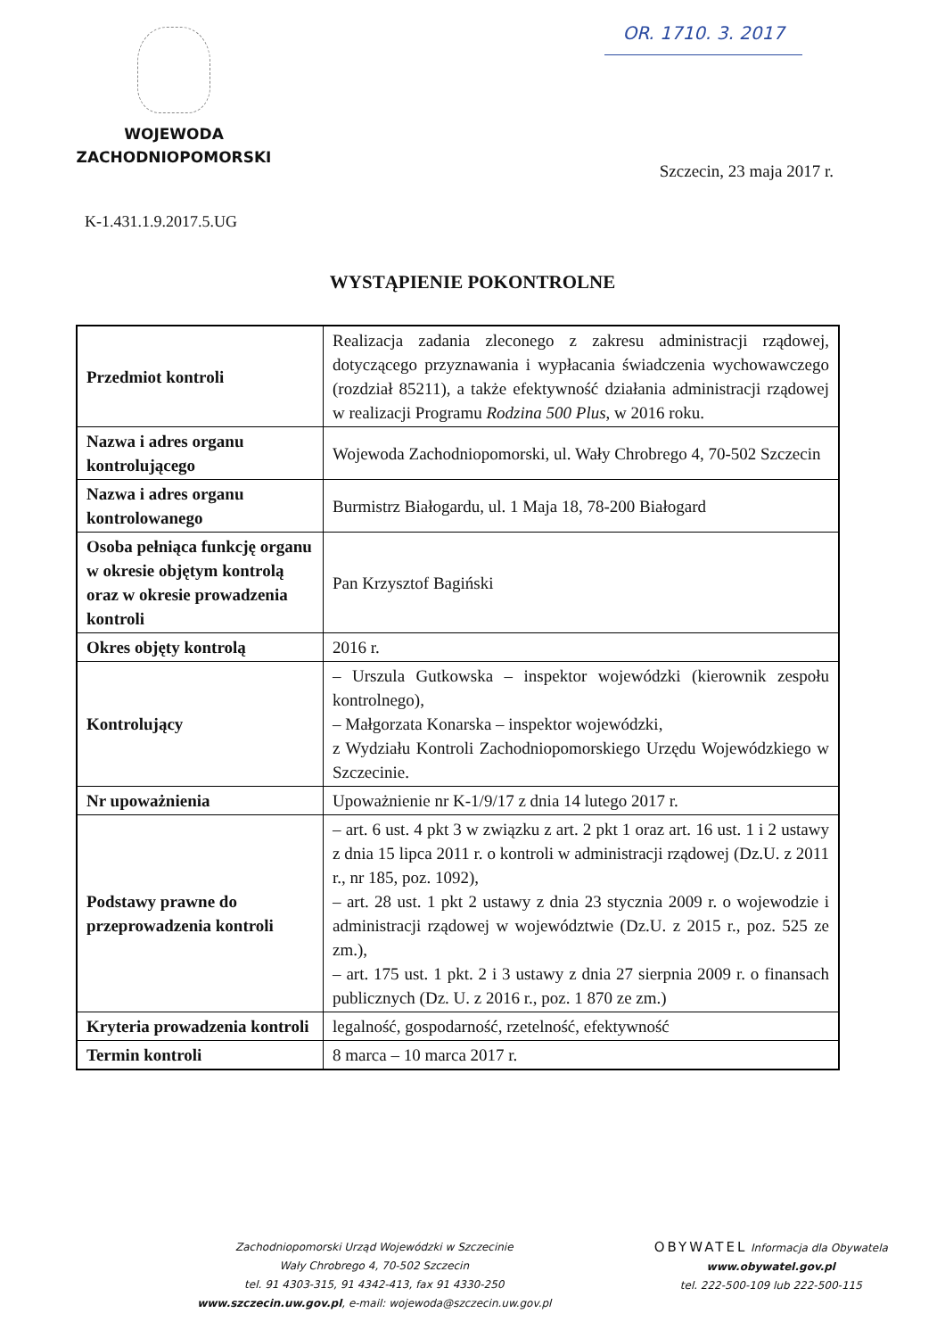WOJEWODA
ZACHODNIOPOMORSKI
OR. 1710. 3. 2017
Szczecin, 23 maja 2017 r.
K-1.431.1.9.2017.5.UG
WYSTĄPIENIE POKONTROLNE
| Przedmiot kontroli | Realizacja zadania zleconego z zakresu administracji rządowej, dotyczącego przyznawania i wypłacania świadczenia wychowawczego (rozdział 85211), a także efektywność działania administracji rządowej w realizacji Programu Rodzina 500 Plus , w 2016 roku. |
| Nazwa i adres organu kontrolującego | Wojewoda Zachodniopomorski, ul. Wały Chrobrego 4, 70-502 Szczecin |
| Nazwa i adres organu kontrolowanego | Burmistrz Białogardu, ul. 1 Maja 18, 78-200 Białogard |
| Osoba pełniąca funkcję organu w okresie objętym kontrolą oraz w okresie prowadzenia kontroli | Pan Krzysztof Bagiński |
| Okres objęty kontrolą | 2016 r. |
| Kontrolujący | – Urszula Gutkowska – inspektor wojewódzki (kierownik zespołu kontrolnego), – Małgorzata Konarska – inspektor wojewódzki, z Wydziału Kontroli Zachodniopomorskiego Urzędu Wojewódzkiego w Szczecinie. |
| Nr upoważnienia | Upoważnienie nr K-1/9/17 z dnia 14 lutego 2017 r. |
| Podstawy prawne do przeprowadzenia kontroli | – art. 6 ust. 4 pkt 3 w związku z art. 2 pkt 1 oraz art. 16 ust. 1 i 2 ustawy z dnia 15 lipca 2011 r. o kontroli w administracji rządowej (Dz.U. z 2011 r., nr 185, poz. 1092), – art. 28 ust. 1 pkt 2 ustawy z dnia 23 stycznia 2009 r. o wojewodzie i administracji rządowej w województwie (Dz.U. z 2015 r., poz. 525 ze zm.), – art. 175 ust. 1 pkt. 2 i 3 ustawy z dnia 27 sierpnia 2009 r. o finansach publicznych (Dz. U. z 2016 r., poz. 1 870 ze zm.) |
| Kryteria prowadzenia kontroli | legalność, gospodarność, rzetelność, efektywność |
| Termin kontroli | 8 marca – 10 marca 2017 r. |
Zachodniopomorski Urząd Wojewódzki w Szczecinie
Wały Chrobrego 4, 70-502 Szczecin
tel. 91 4303-315, 91 4342-413, fax 91 4330-250
www.szczecin.uw.gov.pl, e-mail: wojewoda@szczecin.uw.gov.pl
OBYWATEL Informacja dla Obywatela www.obywatel.gov.pl
tel. 222-500-109 lub 222-500-115